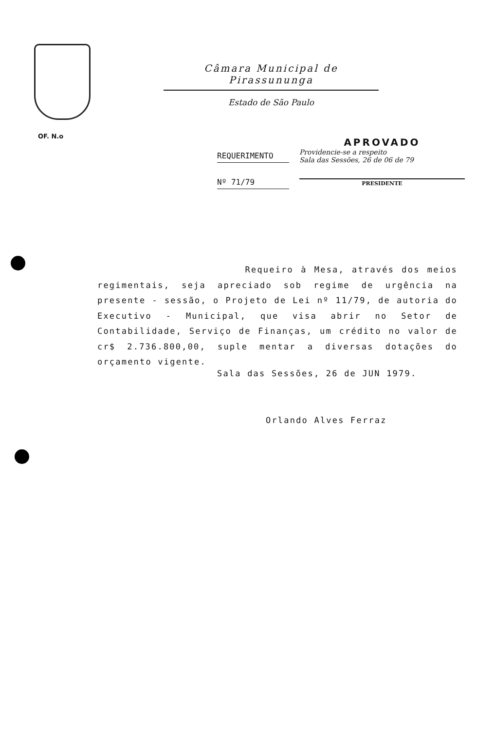Câmara Municipal de Pirassununga
Estado de São Paulo
OF. N.o
REQUERIMENTO
Nº 71/79
APROVADO
Providencie-se a respeito
Sala das Sessões, 26 de 06 de 79
PRESIDENTE
Requeiro à Mesa, através dos meios regimentais, seja apreciado sob regime de urgência na presente - sessão, o Projeto de Lei nº 11/79, de autoria do Executivo - Municipal, que visa abrir no Setor de Contabilidade, Serviço de Finanças, um crédito no valor de cr$ 2.736.800,00, suple mentar a diversas dotações do orçamento vigente.
Sala das Sessões, 26 de JUN 1979.
Orlando Alves Ferraz